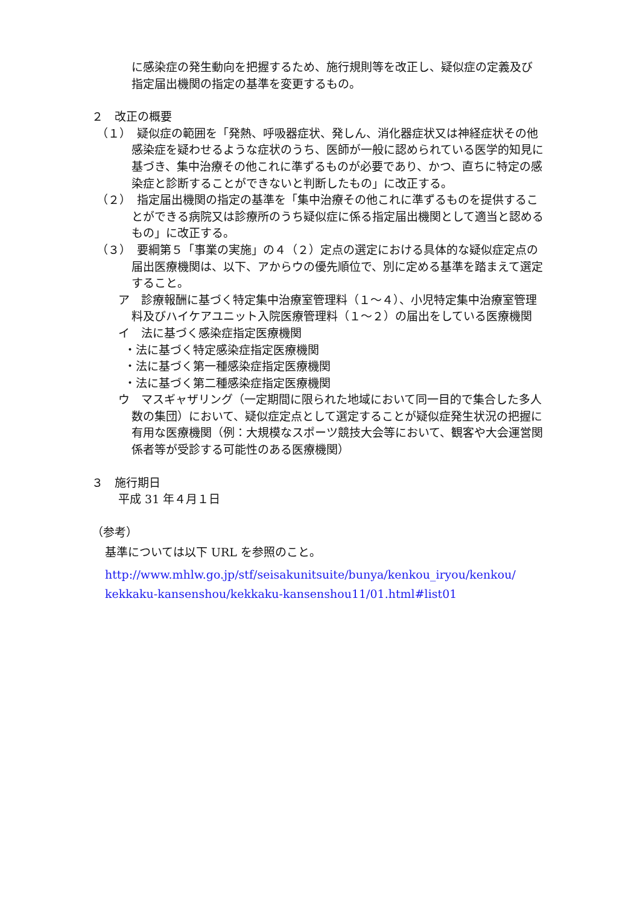に感染症の発生動向を把握するため、施行規則等を改正し、疑似症の定義及び指定届出機関の指定の基準を変更するもの。
２　改正の概要
（１）　疑似症の範囲を「発熱、呼吸器症状、発しん、消化器症状又は神経症状その他感染症を疑わせるような症状のうち、医師が一般に認められている医学的知見に基づき、集中治療その他これに準ずるものが必要であり、かつ、直ちに特定の感染症と診断することができないと判断したもの」に改正する。
（２）　指定届出機関の指定の基準を「集中治療その他これに準ずるものを提供することができる病院又は診療所のうち疑似症に係る指定届出機関として適当と認めるもの」に改正する。
（３）　要綱第５「事業の実施」の４（２）定点の選定における具体的な疑似症定点の届出医療機関は、以下、アからウの優先順位で、別に定める基準を踏まえて選定すること。
ア　診療報酬に基づく特定集中治療室管理料（１～４）、小児特定集中治療室管理料及びハイケアユニット入院医療管理料（１～２）の届出をしている医療機関
イ　法に基づく感染症指定医療機関
・法に基づく特定感染症指定医療機関
・法に基づく第一種感染症指定医療機関
・法に基づく第二種感染症指定医療機関
ウ　マスギャザリング（一定期間に限られた地域において同一目的で集合した多人数の集団）において、疑似症定点として選定することが疑似症発生状況の把握に有用な医療機関（例：大規模なスポーツ競技大会等において、観客や大会運営関係者等が受診する可能性のある医療機関）
３　施行期日
平成 31 年４月１日
（参考）
基準については以下 URL を参照のこと。
http://www.mhlw.go.jp/stf/seisakunitsuite/bunya/kenkou_iryou/kenkou/ kekkaku-kansenshou/kekkaku-kansenshou11/01.html#list01